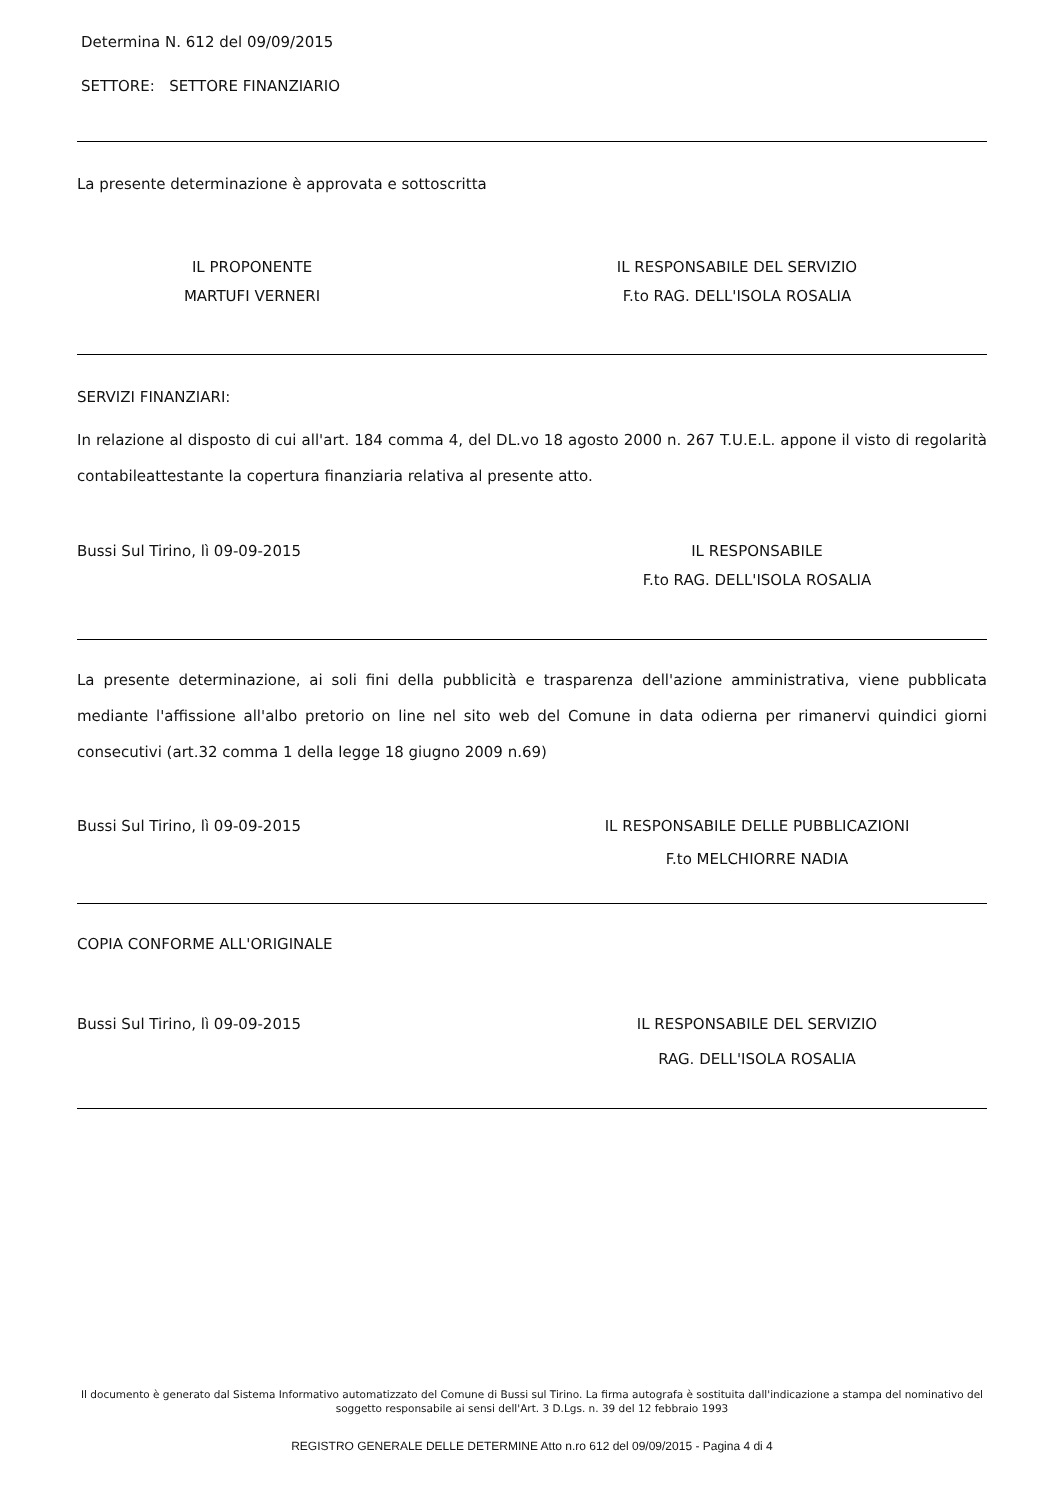Determina N. 612 del 09/09/2015
SETTORE: SETTORE FINANZIARIO
La presente determinazione è approvata e sottoscritta
IL PROPONENTE
MARTUFI VERNERI
IL RESPONSABILE DEL SERVIZIO
F.to RAG. DELL'ISOLA ROSALIA
SERVIZI FINANZIARI:
In relazione al disposto di cui all'art. 184 comma 4, del DL.vo 18 agosto 2000 n. 267 T.U.E.L. appone il visto di regolarità contabileattestante la copertura finanziaria relativa al presente atto.
Bussi Sul Tirino, lì 09-09-2015 IL RESPONSABILE
F.to RAG. DELL'ISOLA ROSALIA
La presente determinazione, ai soli fini della pubblicità e trasparenza dell'azione amministrativa, viene pubblicata mediante l'affissione all'albo pretorio on line nel sito web del Comune in data odierna per rimanervi quindici giorni consecutivi (art.32 comma 1 della legge 18 giugno 2009 n.69)
Bussi Sul Tirino, lì 09-09-2015 IL RESPONSABILE DELLE PUBBLICAZIONI
F.to MELCHIORRE NADIA
COPIA CONFORME ALL'ORIGINALE
Bussi Sul Tirino, lì 09-09-2015 IL RESPONSABILE DEL SERVIZIO
RAG. DELL'ISOLA ROSALIA
Il documento è generato dal Sistema Informativo automatizzato del Comune di Bussi sul Tirino. La firma autografa è sostituita dall'indicazione a stampa del nominativo del soggetto responsabile ai sensi dell'Art. 3 D.Lgs. n. 39 del 12 febbraio 1993
REGISTRO GENERALE DELLE DETERMINE Atto n.ro 612 del 09/09/2015 - Pagina 4 di 4